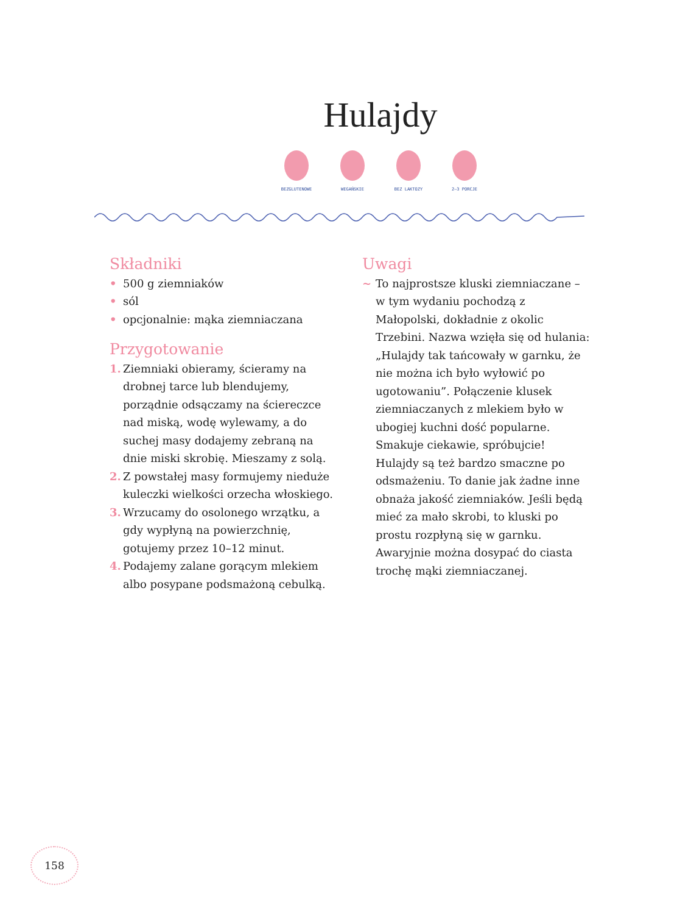Hulajdy
BEZGLUTENOWE WEGAŃSKIE BEZ LAKTOZY 2–3 PORCJE
Składniki
• 500 g ziemniaków
• sól
• opcjonalnie: mąka ziemniaczana
Przygotowanie
1. Ziemniaki obieramy, ścieramy na drobnej tarce lub blendujemy, porządnie odsączamy na ściereczce nad miską, wodę wylewamy, a do suchej masy dodajemy zebraną na dnie miski skrobię. Mieszamy z solą.
2. Z powstałej masy formujemy nieduże kuleczki wielkości orzecha włoskiego.
3. Wrzucamy do osolonego wrzątku, a gdy wypłyną na powierzchnię, gotujemy przez 10–12 minut.
4. Podajemy zalane gorącym mlekiem albo posypane podsmażoną cebulką.
Uwagi
~ To najprostsze kluski ziemniaczane – w tym wydaniu pochodzą z Małopolski, dokładnie z okolic Trzebini. Nazwa wzięła się od hulania: „Hulajdy tak tańcowały w garnku, że nie można ich było wyłowić po ugotowaniu”. Połączenie klusek ziemniaczanych z mlekiem było w ubogiej kuchni dość popularne. Smakuje ciekawie, spróbujcie! Hulajdy są też bardzo smaczne po odsmażeniu. To danie jak żadne inne obnaża jakość ziemniaków. Jeśli będą mieć za mało skrobi, to kluski po prostu rozpłyną się w garnku. Awaryjnie można dosypać do ciasta trochę mąki ziemniaczanej.
158